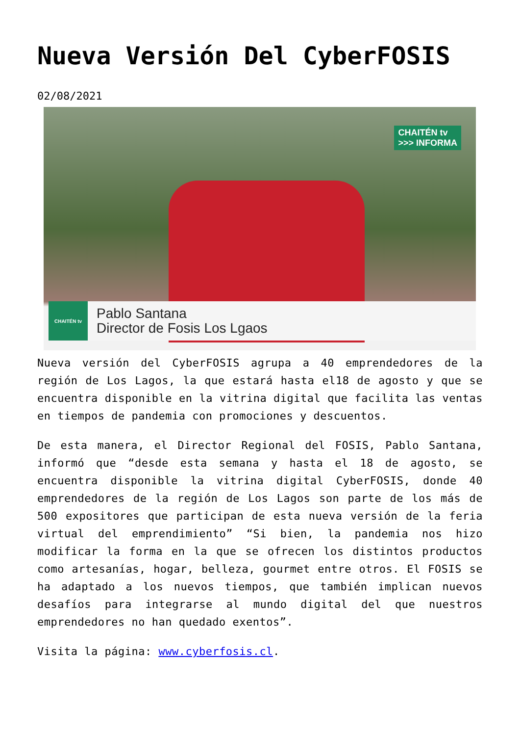Nueva Versión Del CyberFOSIS
02/08/2021
CHAITÉN tv
>>> INFORMA
CHAITÉN tv
Pablo Santana
Director de Fosis Los Lgaos
Nueva versión del CyberFOSIS agrupa a 40 emprendedores de la región de Los Lagos, la que estará hasta el18 de agosto y que se encuentra disponible en la vitrina digital que facilita las ventas en tiempos de pandemia con promociones y descuentos.
De esta manera, el Director Regional del FOSIS, Pablo Santana, informó que “desde esta semana y hasta el 18 de agosto, se encuentra disponible la vitrina digital CyberFOSIS, donde 40 emprendedores de la región de Los Lagos son parte de los más de 500 expositores que participan de esta nueva versión de la feria virtual del emprendimiento” “Si bien, la pandemia nos hizo modificar la forma en la que se ofrecen los distintos productos como artesanías, hogar, belleza, gourmet entre otros. El FOSIS se ha adaptado a los nuevos tiempos, que también implican nuevos desafíos para integrarse al mundo digital del que nuestros emprendedores no han quedado exentos”.
Visita la página: www.cyberfosis.cl.